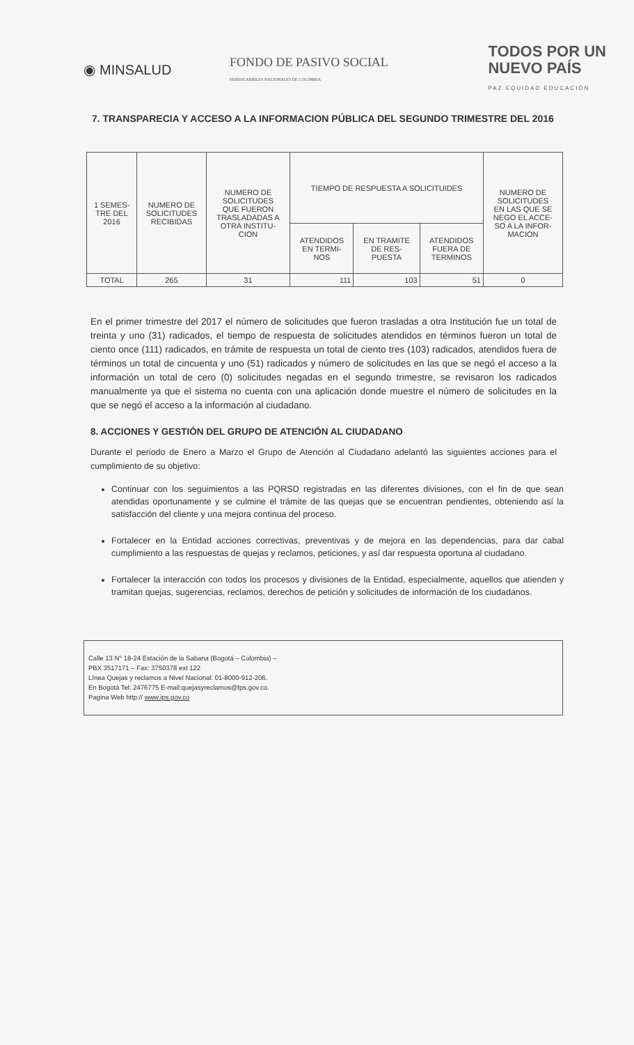◉ MINSALUD
FONDO DE PASIVO SOCIAL
FERROCARRILES NACIONALES DE COLOMBIA
TODOS POR UN
NUEVO PAÍS
PAZ EQUIDAD EDUCACIÓN
7. TRANSPARECIA Y ACCESO A LA INFORMACION PÚBLICA DEL SEGUNDO TRIMESTRE DEL 2016
| 1 SEMES- TRE DEL 2016 | NUMERO DE SOLICITUDES RECIBIDAS | NUMERO DE SOLICITUDES QUE FUERON TRASLADADAS A OTRA INSTITU- CION | TIEMPO DE RESPUESTA A SOLICITUIDES | | | NUMERO DE SOLICITUDES EN LAS QUE SE NEGO EL ACCE- SO A LA INFOR- MACION |
| --- | --- | --- | --- | --- | --- | --- |
| | | | ATENDIDOS EN TERMI- NOS | EN TRAMITE DE RES- PUESTA | ATENDIDOS FUERA DE TERMINOS | |
| TOTAL | 265 | 31 | 111 | 103 | 51 | 0 |
En el primer trimestre del 2017 el número de solicitudes que fueron trasladas a otra Institución fue un total de treinta y uno (31) radicados, el tiempo de respuesta de solicitudes atendidos en términos fueron un total de ciento once (111) radicados, en trámite de respuesta un total de ciento tres (103) radicados, atendidos fuera de términos un total de cincuenta y uno (51) radicados y número de solicitudes en las que se negó el acceso a la información un total de cero (0) solicitudes negadas en el segundo trimestre, se revisaron los radicados manualmente ya que el sistema no cuenta con una aplicación donde muestre el número de solicitudes en la que se negó el acceso a la información al ciudadano.
8. ACCIONES Y GESTIÓN DEL GRUPO DE ATENCIÓN AL CIUDADANO
Durante el periodo de Enero a Marzo el Grupo de Atención al Ciudadano adelantó las siguientes acciones para el cumplimiento de su objetivo:
Continuar con los seguimientos a las PQRSD registradas en las diferentes divisiones, con el fin de que sean atendidas oportunamente y se culmine el trámite de las quejas que se encuentran pendientes, obteniendo así la satisfacción del cliente y una mejora continua del proceso.
Fortalecer en la Entidad acciones correctivas, preventivas y de mejora en las dependencias, para dar cabal cumplimiento a las respuestas de quejas y reclamos, peticiones, y así dar respuesta oportuna al ciudadano.
Fortalecer la interacción con todos los procesos y divisiones de la Entidad, especialmente, aquellos que atienden y tramitan quejas, sugerencias, reclamos, derechos de petición y solicitudes de información de los ciudadanos.
Calle 13 N° 18-24 Estación de la Sabana (Bogotá – Colombia) –
PBX 3517171 – Fax: 3750378 ext 122
Línea Quejas y reclamos a Nivel Nacional: 01-8000-912-206.
En Bogotá Tel: 2476775 E-mail:quejasyreclamos@fps.gov.co.
Pagina Web http:// www.ips.gov.co